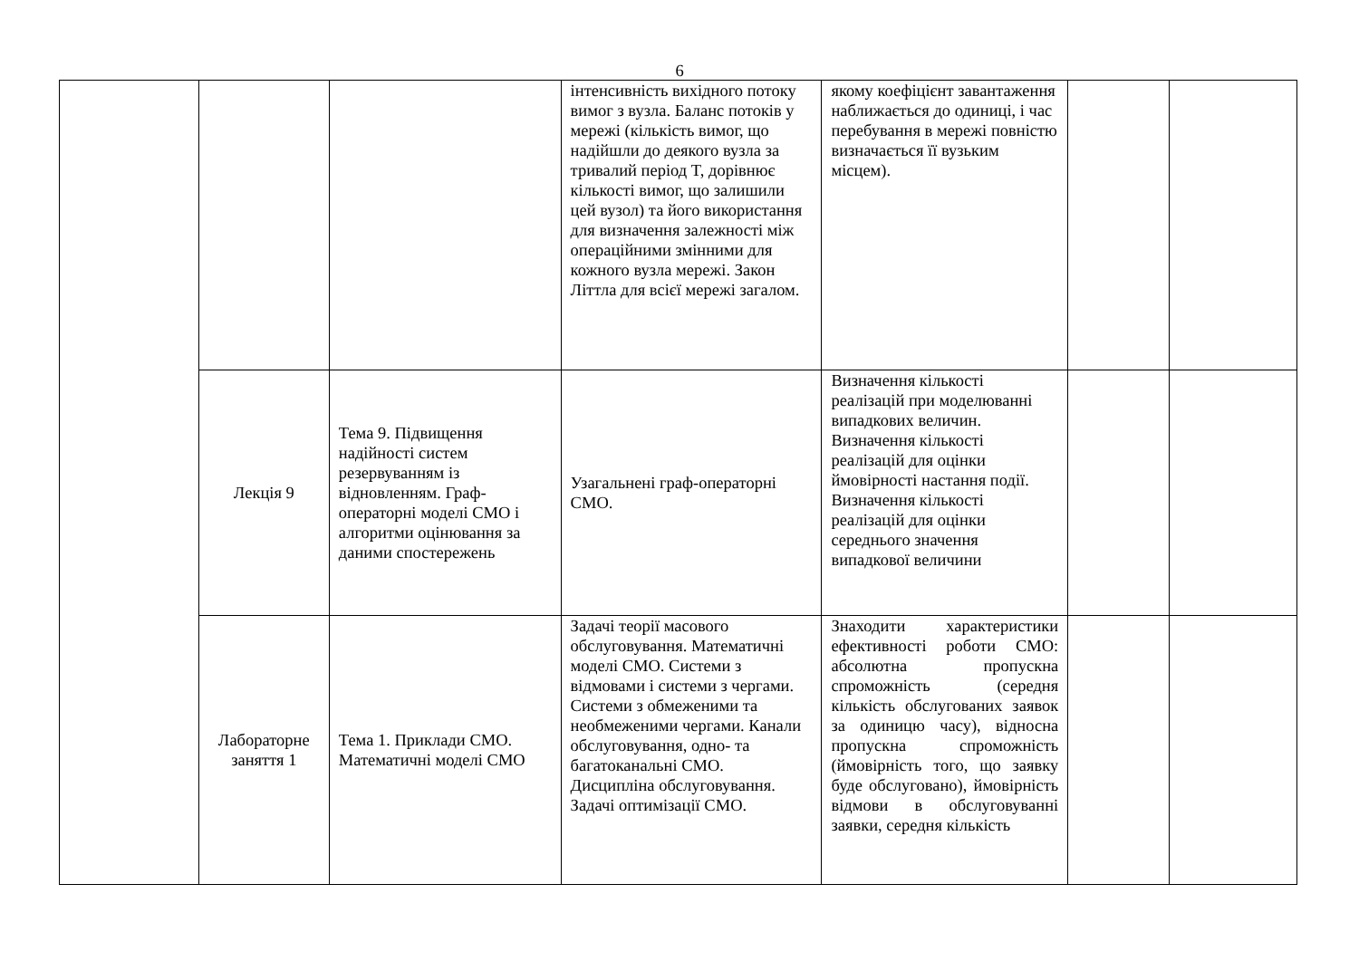6
| | | | інтенсивність вихідного потоку вимог з вузла. Баланс потоків у мережі (кількість вимог, що надійшли до деякого вузла за тривалий період T, дорівнює кількості вимог, що залишили цей вузол) та його використання для визначення залежності між операційними змінними для кожного вузла мережі. Закон Літтла для всієї мережі загалом. | якому коефіцієнт завантаження наближається до одиниці, і час перебування в мережі повністю визначається її вузьким місцем). | | |
| | Лекція 9 | Тема 9. Підвищення надійності систем резервуванням із відновленням. Граф-операторні моделі СМО і алгоритми оцінювання за даними спостережень | Узагальнені граф-операторні СМО. | Визначення кількості реалізацій при моделюванні випадкових величин. Визначення кількості реалізацій для оцінки ймовірності настання події. Визначення кількості реалізацій для оцінки середнього значення випадкової величини | | |
| | Лабораторне заняття 1 | Тема 1. Приклади СМО. Математичні моделі СМО | Задачі теорії масового обслуговування. Математичні моделі СМО. Системи з відмовами і системи з чергами. Системи з обмеженими та необмеженими чергами. Канали обслуговування, одно- та багатоканальні СМО. Дисципліна обслуговування. Задачі оптимізації СМО. | Знаходити характеристики ефективності роботи СМО: абсолютна пропускна спроможність (середня кількість обслугованих заявок за одиницю часу), відносна пропускна спроможність (ймовірність того, що заявку буде обслуговано), ймовірність відмови в обслуговуванні заявки, середня кількість | | |